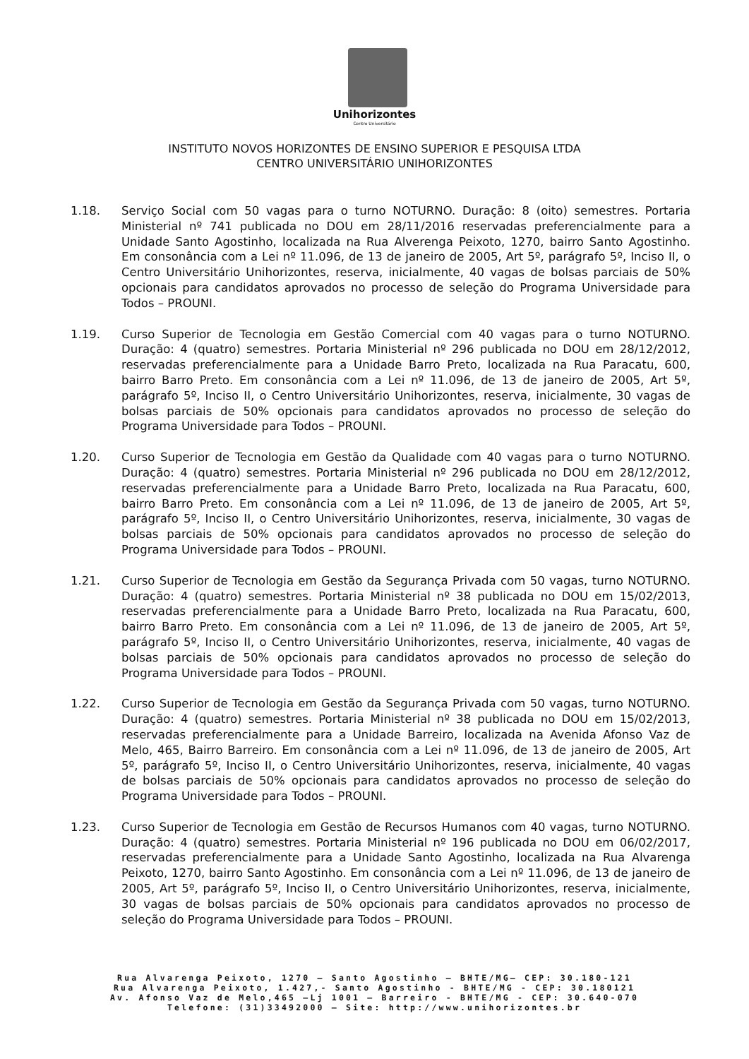Unihorizontes
Centro Universitário
INSTITUTO NOVOS HORIZONTES DE ENSINO SUPERIOR E PESQUISA LTDA
CENTRO UNIVERSITÁRIO UNIHORIZONTES
1.18. Serviço Social com 50 vagas para o turno NOTURNO. Duração: 8 (oito) semestres. Portaria Ministerial nº 741 publicada no DOU em 28/11/2016 reservadas preferencialmente para a Unidade Santo Agostinho, localizada na Rua Alverenga Peixoto, 1270, bairro Santo Agostinho. Em consonância com a Lei nº 11.096, de 13 de janeiro de 2005, Art 5º, parágrafo 5º, Inciso II, o Centro Universitário Unihorizontes, reserva, inicialmente, 40 vagas de bolsas parciais de 50% opcionais para candidatos aprovados no processo de seleção do Programa Universidade para Todos – PROUNI.
1.19. Curso Superior de Tecnologia em Gestão Comercial com 40 vagas para o turno NOTURNO. Duração: 4 (quatro) semestres. Portaria Ministerial nº 296 publicada no DOU em 28/12/2012, reservadas preferencialmente para a Unidade Barro Preto, localizada na Rua Paracatu, 600, bairro Barro Preto. Em consonância com a Lei nº 11.096, de 13 de janeiro de 2005, Art 5º, parágrafo 5º, Inciso II, o Centro Universitário Unihorizontes, reserva, inicialmente, 30 vagas de bolsas parciais de 50% opcionais para candidatos aprovados no processo de seleção do Programa Universidade para Todos – PROUNI.
1.20. Curso Superior de Tecnologia em Gestão da Qualidade com 40 vagas para o turno NOTURNO. Duração: 4 (quatro) semestres. Portaria Ministerial nº 296 publicada no DOU em 28/12/2012, reservadas preferencialmente para a Unidade Barro Preto, localizada na Rua Paracatu, 600, bairro Barro Preto. Em consonância com a Lei nº 11.096, de 13 de janeiro de 2005, Art 5º, parágrafo 5º, Inciso II, o Centro Universitário Unihorizontes, reserva, inicialmente, 30 vagas de bolsas parciais de 50% opcionais para candidatos aprovados no processo de seleção do Programa Universidade para Todos – PROUNI.
1.21. Curso Superior de Tecnologia em Gestão da Segurança Privada com 50 vagas, turno NOTURNO. Duração: 4 (quatro) semestres. Portaria Ministerial nº 38 publicada no DOU em 15/02/2013, reservadas preferencialmente para a Unidade Barro Preto, localizada na Rua Paracatu, 600, bairro Barro Preto. Em consonância com a Lei nº 11.096, de 13 de janeiro de 2005, Art 5º, parágrafo 5º, Inciso II, o Centro Universitário Unihorizontes, reserva, inicialmente, 40 vagas de bolsas parciais de 50% opcionais para candidatos aprovados no processo de seleção do Programa Universidade para Todos – PROUNI.
1.22. Curso Superior de Tecnologia em Gestão da Segurança Privada com 50 vagas, turno NOTURNO. Duração: 4 (quatro) semestres. Portaria Ministerial nº 38 publicada no DOU em 15/02/2013, reservadas preferencialmente para a Unidade Barreiro, localizada na Avenida Afonso Vaz de Melo, 465, Bairro Barreiro. Em consonância com a Lei nº 11.096, de 13 de janeiro de 2005, Art 5º, parágrafo 5º, Inciso II, o Centro Universitário Unihorizontes, reserva, inicialmente, 40 vagas de bolsas parciais de 50% opcionais para candidatos aprovados no processo de seleção do Programa Universidade para Todos – PROUNI.
1.23. Curso Superior de Tecnologia em Gestão de Recursos Humanos com 40 vagas, turno NOTURNO. Duração: 4 (quatro) semestres. Portaria Ministerial nº 196 publicada no DOU em 06/02/2017, reservadas preferencialmente para a Unidade Santo Agostinho, localizada na Rua Alvarenga Peixoto, 1270, bairro Santo Agostinho. Em consonância com a Lei nº 11.096, de 13 de janeiro de 2005, Art 5º, parágrafo 5º, Inciso II, o Centro Universitário Unihorizontes, reserva, inicialmente, 30 vagas de bolsas parciais de 50% opcionais para candidatos aprovados no processo de seleção do Programa Universidade para Todos – PROUNI.
Rua Alvarenga Peixoto, 1270 – Santo Agostinho – BHTE/MG– CEP: 30.180-121
Rua Alvarenga Peixoto, 1.427,- Santo Agostinho - BHTE/MG - CEP: 30.180121
Av. Afonso Vaz de Melo,465 –Lj 1001 – Barreiro - BHTE/MG - CEP: 30.640-070
Telefone: (31)33492000 – Site: http://www.unihorizontes.br